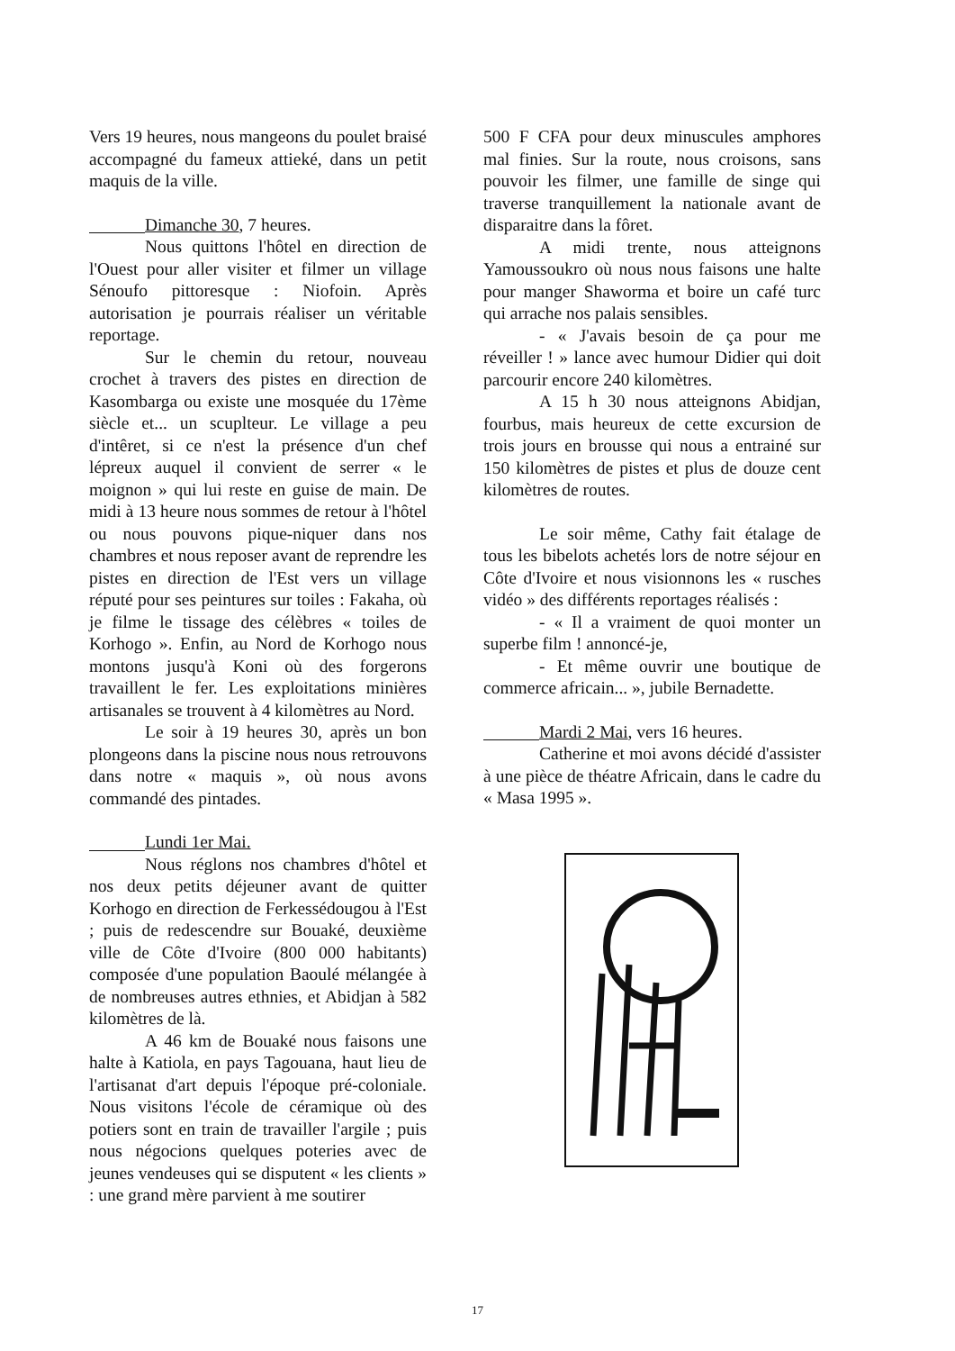Vers 19 heures, nous mangeons du poulet braisé accompagné du fameux attieké, dans un petit maquis de la ville.
Dimanche 30, 7 heures.
Nous quittons l'hôtel en direction de l'Ouest pour aller visiter et filmer un village Sénoufo pittoresque : Niofoin. Après autorisation je pourrais réaliser un véritable reportage.
Sur le chemin du retour, nouveau crochet à travers des pistes en direction de Kasombarga ou existe une mosquée du 17ème siècle et... un scuplteur. Le village a peu d'intêret, si ce n'est la présence d'un chef lépreux auquel il convient de serrer « le moignon » qui lui reste en guise de main. De midi à 13 heure nous sommes de retour à l'hôtel ou nous pouvons pique-niquer dans nos chambres et nous reposer avant de reprendre les pistes en direction de l'Est vers un village réputé pour ses peintures sur toiles : Fakaha, où je filme le tissage des célèbres « toiles de Korhogo ». Enfin, au Nord de Korhogo nous montons jusqu'à Koni où des forgerons travaillent le fer. Les exploitations minières artisanales se trouvent à 4 kilomètres au Nord.
Le soir à 19 heures 30, après un bon plongeons dans la piscine nous nous retrouvons dans notre « maquis », où nous avons commandé des pintades.
Lundi 1er Mai.
Nous réglons nos chambres d'hôtel et nos deux petits déjeuner avant de quitter Korhogo en direction de Ferkessédougou à l'Est ; puis de redescendre sur Bouaké, deuxième ville de Côte d'Ivoire (800 000 habitants) composée d'une population Baoulé mélangée à de nombreuses autres ethnies, et Abidjan à 582 kilomètres de là.
A 46 km de Bouaké nous faisons une halte à Katiola, en pays Tagouana, haut lieu de l'artisanat d'art depuis l'époque pré-coloniale. Nous visitons l'école de céramique où des potiers sont en train de travailler l'argile ; puis nous négocions quelques poteries avec de jeunes vendeuses qui se disputent « les clients » : une grand mère parvient à me soutirer
500 F CFA pour deux minuscules amphores mal finies. Sur la route, nous croisons, sans pouvoir les filmer, une famille de singe qui traverse tranquillement la nationale avant de disparaitre dans la fôret.
A midi trente, nous atteignons Yamoussoukro où nous nous faisons une halte pour manger Shaworma et boire un café turc qui arrache nos palais sensibles.
- « J'avais besoin de ça pour me réveiller ! » lance avec humour Didier qui doit parcourir encore 240 kilomètres.
A 15 h 30 nous atteignons Abidjan, fourbus, mais heureux de cette excursion de trois jours en brousse qui nous a entrainé sur 150 kilomètres de pistes et plus de douze cent kilomètres de routes.
Le soir même, Cathy fait étalage de tous les bibelots achetés lors de notre séjour en Côte d'Ivoire et nous visionnons les « rusches vidéo » des différents reportages réalisés :
- « Il a vraiment de quoi monter un superbe film ! annoncé-je,
- Et même ouvrir une boutique de commerce africain... », jubile Bernadette.
Mardi 2 Mai, vers 16 heures.
Catherine et moi avons décidé d'assister à une pièce de théatre Africain, dans le cadre du « Masa 1995 ».
17